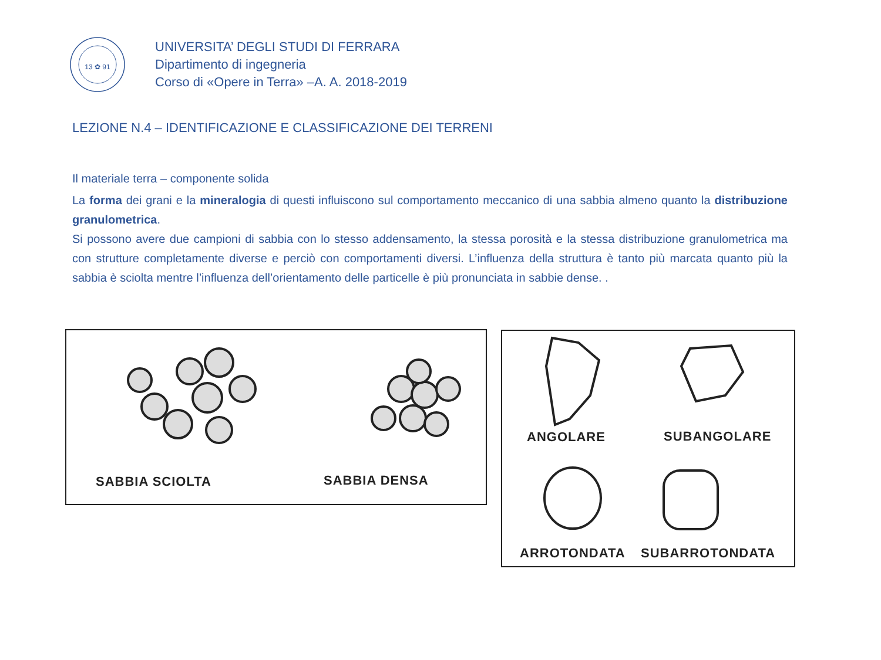13 ✿ 91
UNIVERSITA’ DEGLI STUDI DI FERRARA
Dipartimento di ingegneria
Corso di «Opere in Terra» –A. A. 2018-2019
LEZIONE N.4 – IDENTIFICAZIONE E CLASSIFICAZIONE DEI TERRENI
Il materiale terra – componente solida
La forma dei grani e la mineralogia di questi influiscono sul comportamento meccanico di una sabbia almeno quanto la distribuzione granulometrica.
Si possono avere due campioni di sabbia con lo stesso addensamento, la stessa porosità e la stessa distribuzione granulometrica ma con strutture completamente diverse e perciò con comportamenti diversi. L’influenza della struttura è tanto più marcata quanto più la sabbia è sciolta mentre l’influenza dell’orientamento delle particelle è più pronunciata in sabbie dense. .
SABBIA SCIOLTA SABBIA DENSA
ANGOLARE SUBANGOLARE
ARROTONDATA SUBARROTONDATA